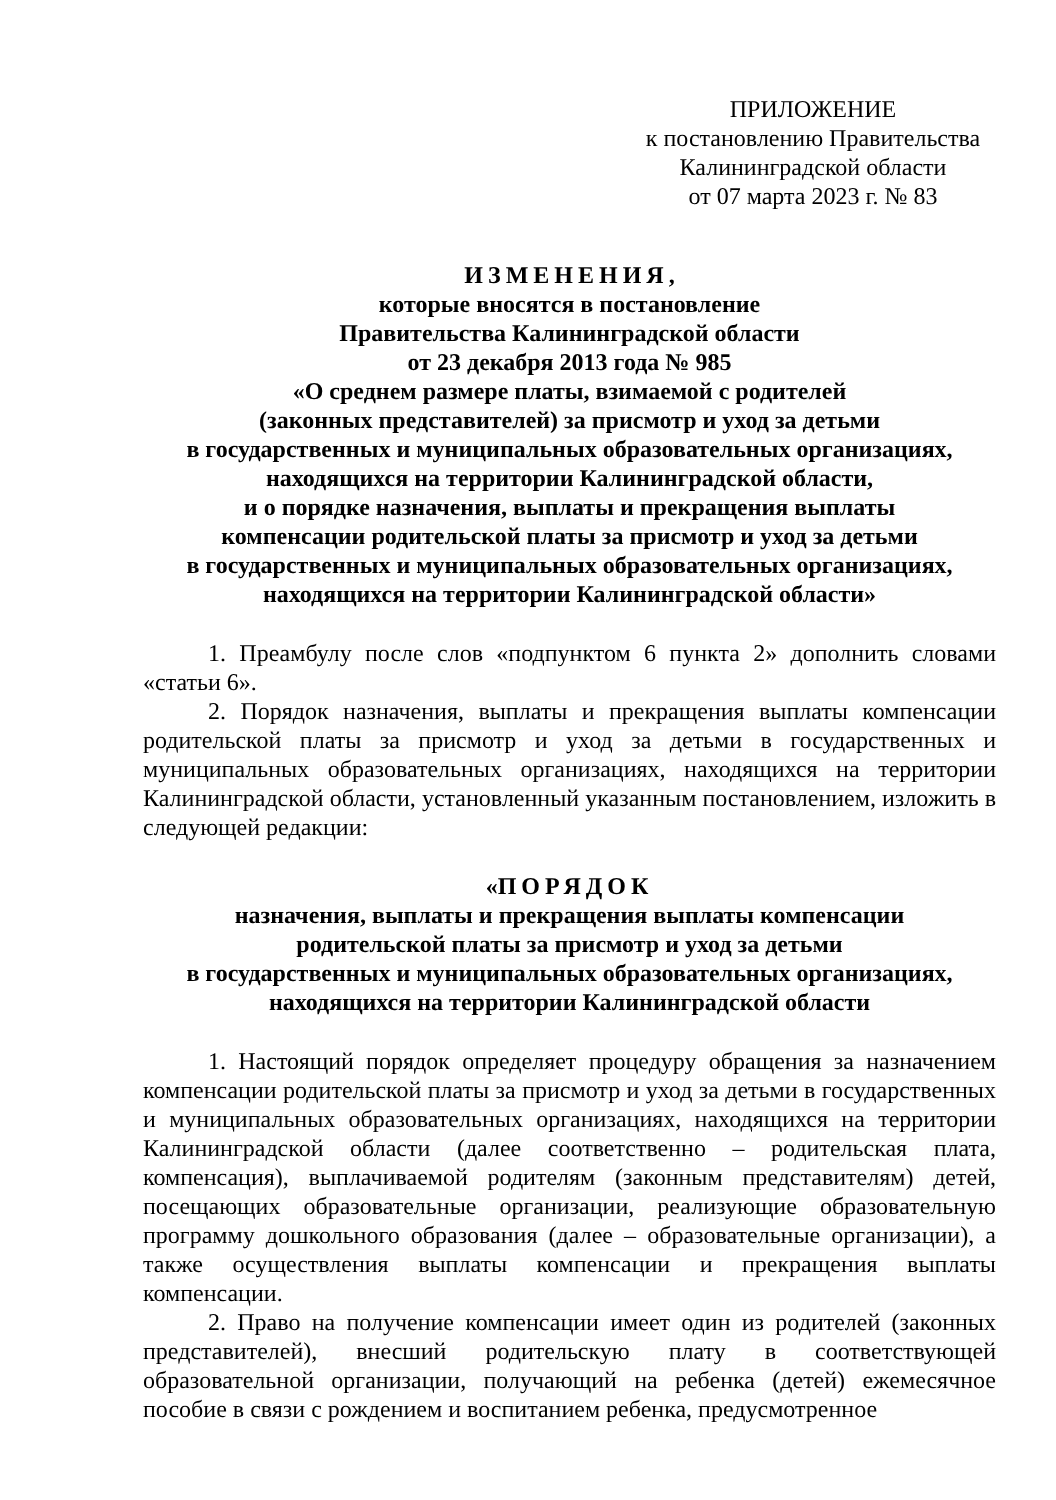ПРИЛОЖЕНИЕ
к постановлению Правительства
Калининградской области
от 07 марта 2023 г. № 83
ИЗМЕНЕНИЯ,
которые вносятся в постановление
Правительства Калининградской области
от 23 декабря 2013 года № 985
«О среднем размере платы, взимаемой с родителей
(законных представителей) за присмотр и уход за детьми
в государственных и муниципальных образовательных организациях,
находящихся на территории Калининградской области,
и о порядке назначения, выплаты и прекращения выплаты
компенсации родительской платы за присмотр и уход за детьми
в государственных и муниципальных образовательных организациях,
находящихся на территории Калининградской области»
1. Преамбулу после слов «подпунктом 6 пункта 2» дополнить словами «статьи 6».
2. Порядок назначения, выплаты и прекращения выплаты компенсации родительской платы за присмотр и уход за детьми в государственных и муниципальных образовательных организациях, находящихся на территории Калининградской области, установленный указанным постановлением, изложить в следующей редакции:
«ПОРЯДОК
назначения, выплаты и прекращения выплаты компенсации
родительской платы за присмотр и уход за детьми
в государственных и муниципальных образовательных организациях,
находящихся на территории Калининградской области
1. Настоящий порядок определяет процедуру обращения за назначением компенсации родительской платы за присмотр и уход за детьми в государственных и муниципальных образовательных организациях, находящихся на территории Калининградской области (далее соответственно – родительская плата, компенсация), выплачиваемой родителям (законным представителям) детей, посещающих образовательные организации, реализующие образовательную программу дошкольного образования (далее – образовательные организации), а также осуществления выплаты компенсации и прекращения выплаты компенсации.
2. Право на получение компенсации имеет один из родителей (законных представителей), внесший родительскую плату в соответствующей образовательной организации, получающий на ребенка (детей) ежемесячное пособие в связи с рождением и воспитанием ребенка, предусмотренное